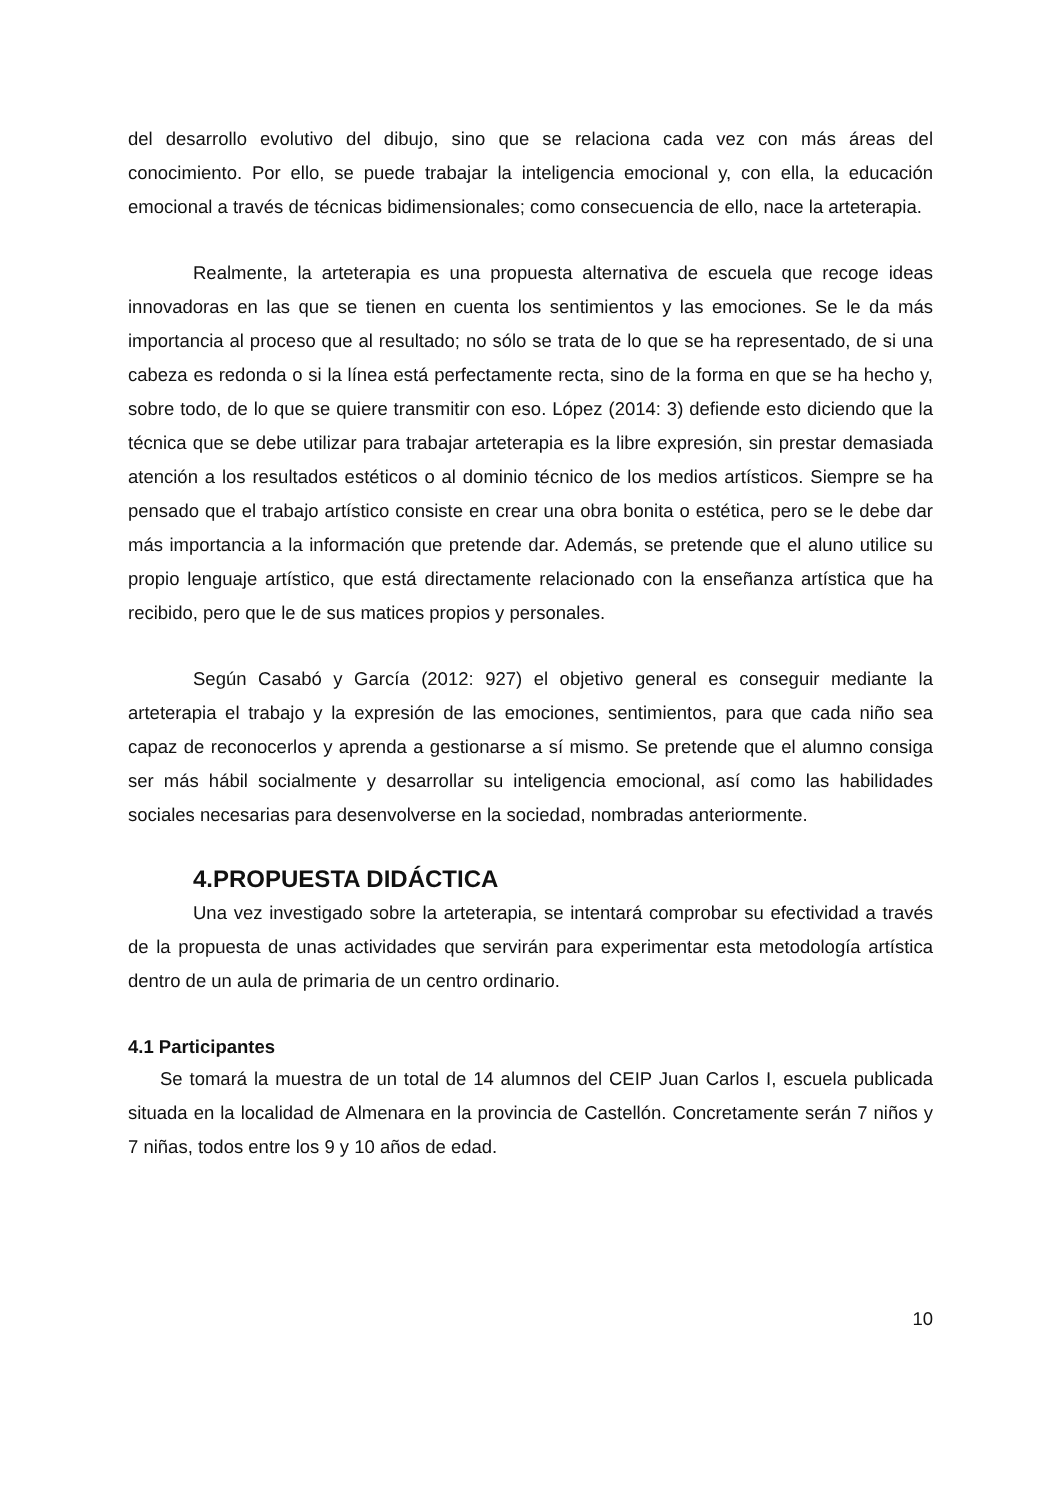del desarrollo evolutivo del dibujo, sino que se relaciona cada vez con más áreas del conocimiento. Por ello, se puede trabajar la inteligencia emocional y, con ella, la educación emocional a través de técnicas bidimensionales; como consecuencia de ello, nace la arteterapia.
Realmente, la arteterapia es una propuesta alternativa de escuela que recoge ideas innovadoras en las que se tienen en cuenta los sentimientos y las emociones. Se le da más importancia al proceso que al resultado; no sólo se trata de lo que se ha representado, de si una cabeza es redonda o si la línea está perfectamente recta, sino de la forma en que se ha hecho y, sobre todo, de lo que se quiere transmitir con eso. López (2014: 3) defiende esto diciendo que la técnica que se debe utilizar para trabajar arteterapia es la libre expresión, sin prestar demasiada atención a los resultados estéticos o al dominio técnico de los medios artísticos. Siempre se ha pensado que el trabajo artístico consiste en crear una obra bonita o estética, pero se le debe dar más importancia a la información que pretende dar. Además, se pretende que el aluno utilice su propio lenguaje artístico, que está directamente relacionado con la enseñanza artística que ha recibido, pero que le de sus matices propios y personales.
Según Casabó y García (2012: 927) el objetivo general es conseguir mediante la arteterapia el trabajo y la expresión de las emociones, sentimientos, para que cada niño sea capaz de reconocerlos y aprenda a gestionarse a sí mismo. Se pretende que el alumno consiga ser más hábil socialmente y desarrollar su inteligencia emocional, así como las habilidades sociales necesarias para desenvolverse en la sociedad, nombradas anteriormente.
4.PROPUESTA DIDÁCTICA
Una vez investigado sobre la arteterapia, se intentará comprobar su efectividad a través de la propuesta de unas actividades que servirán para experimentar esta metodología artística dentro de un aula de primaria de un centro ordinario.
4.1 Participantes
Se tomará la muestra de un total de 14 alumnos del CEIP Juan Carlos I, escuela publicada situada en la localidad de Almenara en la provincia de Castellón. Concretamente serán 7 niños y 7 niñas, todos entre los 9 y 10 años de edad.
10